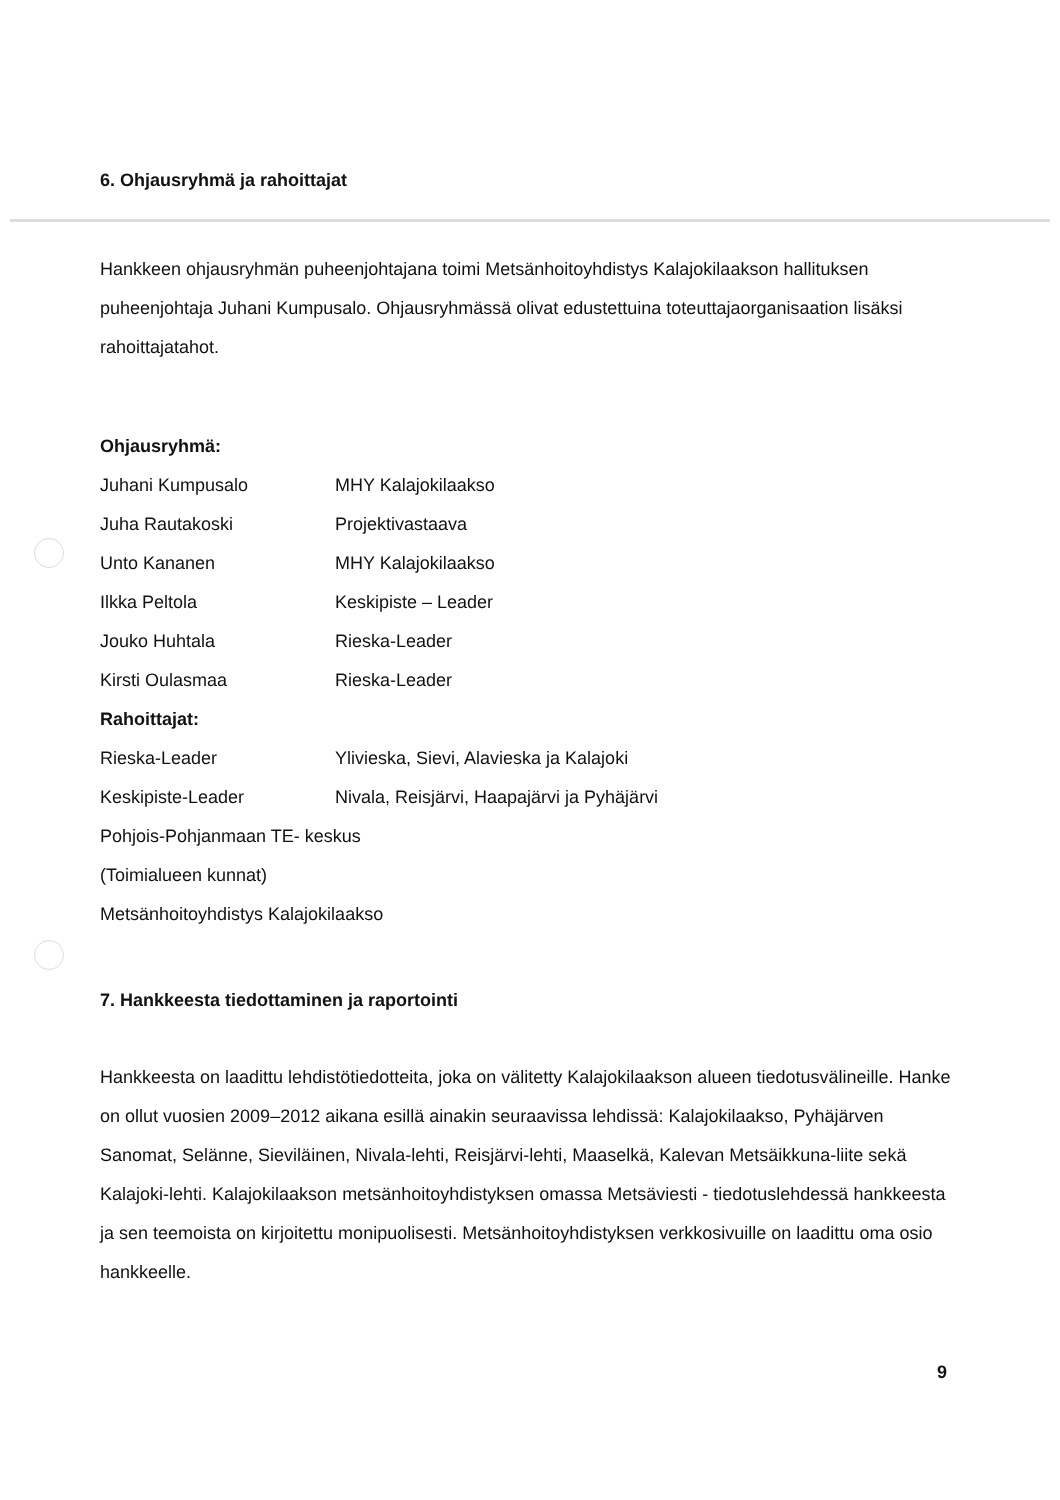6. Ohjausryhmä ja rahoittajat
Hankkeen ohjausryhmän puheenjohtajana toimi Metsänhoitoyhdistys Kalajokilaakson hallituksen puheenjohtaja Juhani Kumpusalo. Ohjausryhmässä olivat edustettuina toteuttajaorganisaation lisäksi rahoittajatahot.
Ohjausryhmä:
Juhani Kumpusalo MHY Kalajokilaakso
Juha Rautakoski Projektivastaava
Unto Kananen MHY Kalajokilaakso
Ilkka Peltola Keskipiste – Leader
Jouko Huhtala Rieska-Leader
Kirsti Oulasmaa Rieska-Leader
Rahoittajat:
Rieska-Leader Ylivieska, Sievi, Alavieska ja Kalajoki
Keskipiste-Leader Nivala, Reisjärvi, Haapajärvi ja Pyhäjärvi
Pohjois-Pohjanmaan TE- keskus
(Toimialueen kunnat)
Metsänhoitoyhdistys Kalajokilaakso
7. Hankkeesta tiedottaminen ja raportointi
Hankkeesta on laadittu lehdistötiedotteita, joka on välitetty Kalajokilaakson alueen tiedotusvälineille. Hanke on ollut vuosien 2009–2012 aikana esillä ainakin seuraavissa lehdissä: Kalajokilaakso, Pyhäjärven Sanomat, Selänne, Sieviläinen, Nivala-lehti, Reisjärvi-lehti, Maaselkä, Kalevan Metsäikkuna-liite sekä Kalajoki-lehti. Kalajokilaakson metsänhoitoyhdistyksen omassa Metsäviesti - tiedotuslehdessä hankkeesta ja sen teemoista on kirjoitettu monipuolisesti. Metsänhoitoyhdistyksen verkkosivuille on laadittu oma osio hankkeelle.
9